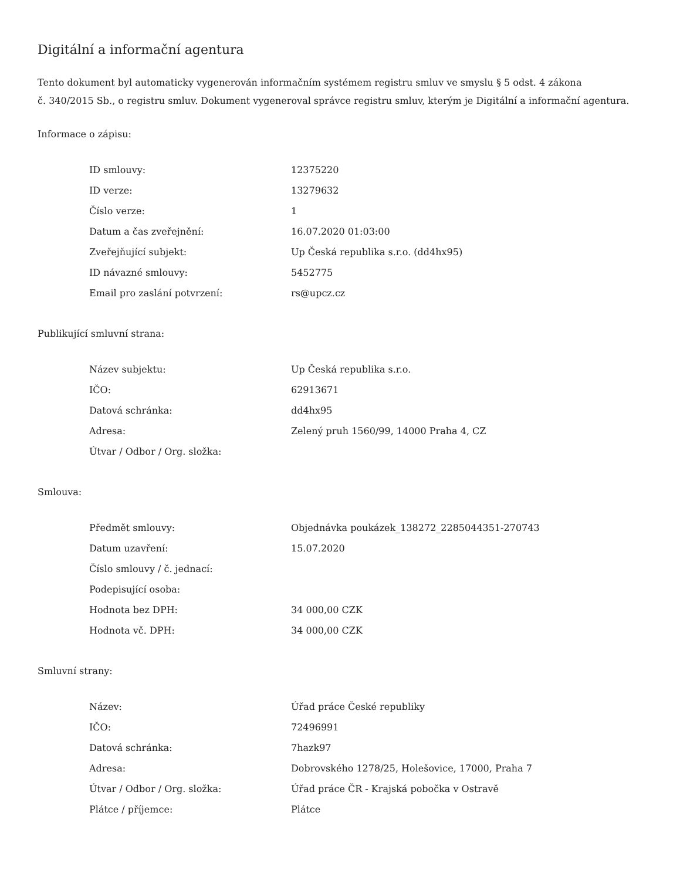Digitální a informační agentura
Tento dokument byl automaticky vygenerován informačním systémem registru smluv ve smyslu § 5 odst. 4 zákona
č. 340/2015 Sb., o registru smluv. Dokument vygeneroval správce registru smluv, kterým je Digitální a informační agentura.
Informace o zápisu:
| ID smlouvy: | 12375220 |
| ID verze: | 13279632 |
| Číslo verze: | 1 |
| Datum a čas zveřejnění: | 16.07.2020 01:03:00 |
| Zveřejňující subjekt: | Up Česká republika s.r.o. (dd4hx95) |
| ID návazné smlouvy: | 5452775 |
| Email pro zaslání potvrzení: | rs@upcz.cz |
Publikující smluvní strana:
| Název subjektu: | Up Česká republika s.r.o. |
| IČO: | 62913671 |
| Datová schránka: | dd4hx95 |
| Adresa: | Zelený pruh 1560/99, 14000 Praha 4, CZ |
| Útvar / Odbor / Org. složka: | |
Smlouva:
| Předmět smlouvy: | Objednávka poukázek_138272_2285044351-270743 |
| Datum uzavření: | 15.07.2020 |
| Číslo smlouvy / č. jednací: | |
| Podepisující osoba: | |
| Hodnota bez DPH: | 34 000,00 CZK |
| Hodnota vč. DPH: | 34 000,00 CZK |
Smluvní strany:
| Název: | Úřad práce České republiky |
| IČO: | 72496991 |
| Datová schránka: | 7hazk97 |
| Adresa: | Dobrovského 1278/25, Holešovice, 17000, Praha 7 |
| Útvar / Odbor / Org. složka: | Úřad práce ČR - Krajská pobočka v Ostravě |
| Plátce / příjemce: | Plátce |